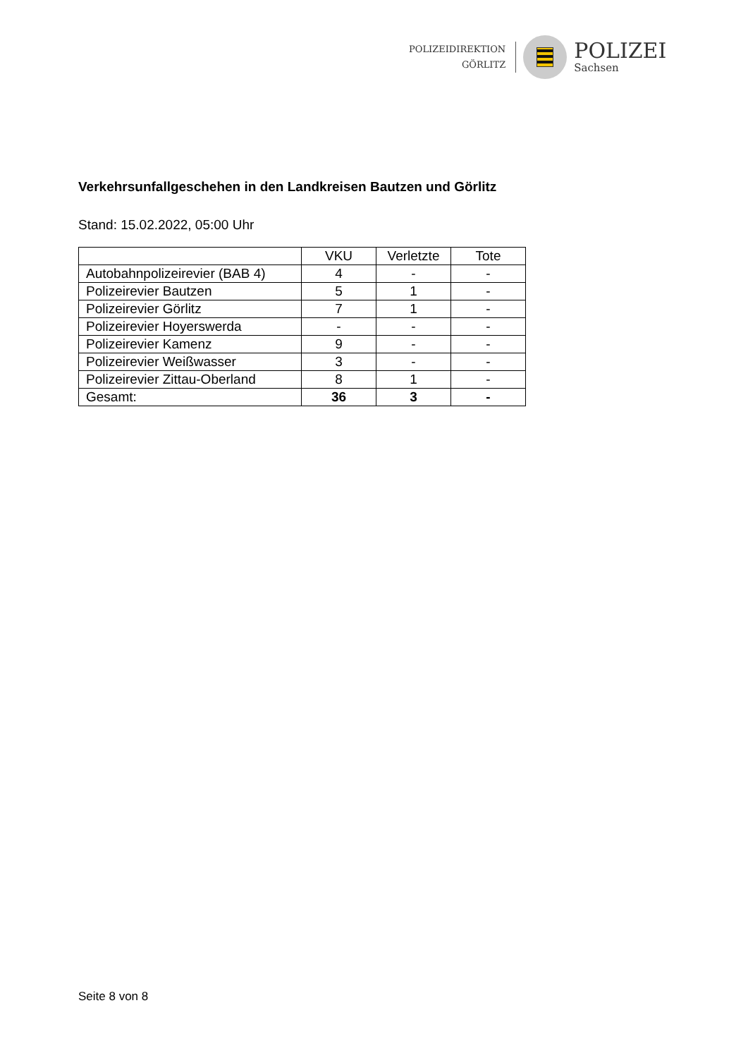POLIZEIDIREKTION
GÖRLITZ
POLIZEI
Sachsen
Verkehrsunfallgeschehen in den Landkreisen Bautzen und Görlitz
Stand: 15.02.2022, 05:00 Uhr
| | VKU | Verletzte | Tote |
| --- | --- | --- | --- |
| Autobahnpolizeirevier (BAB 4) | 4 | - | - |
| Polizeirevier Bautzen | 5 | 1 | - |
| Polizeirevier Görlitz | 7 | 1 | - |
| Polizeirevier Hoyerswerda | - | - | - |
| Polizeirevier Kamenz | 9 | - | - |
| Polizeirevier Weißwasser | 3 | - | - |
| Polizeirevier Zittau-Oberland | 8 | 1 | - |
| Gesamt: | 36 | 3 | - |
Seite 8 von 8